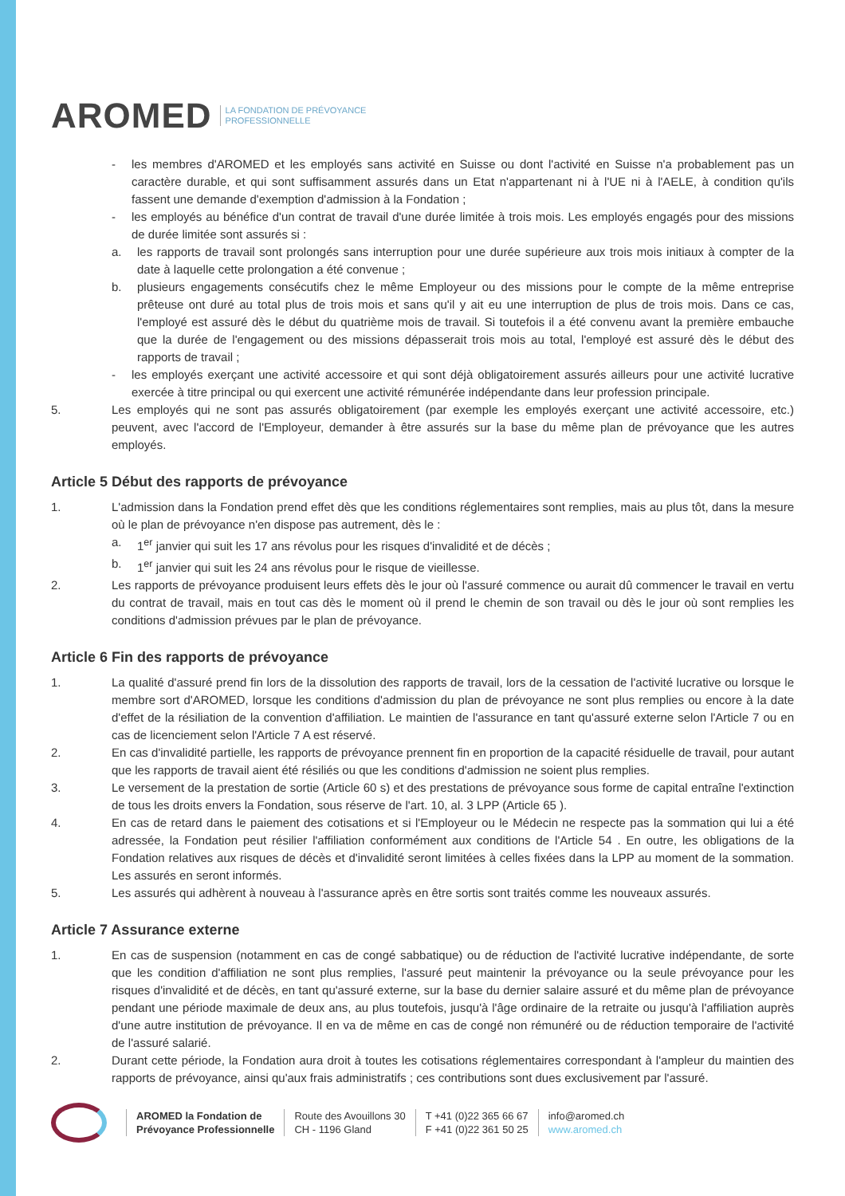AROMED LA FONDATION DE PRÉVOYANCE
PROFESSIONNELLE
- les membres d'AROMED et les employés sans activité en Suisse ou dont l'activité en Suisse n'a probablement pas un caractère durable, et qui sont suffisamment assurés dans un Etat n'appartenant ni à l'UE ni à l'AELE, à condition qu'ils fassent une demande d'exemption d'admission à la Fondation ;
- les employés au bénéfice d'un contrat de travail d'une durée limitée à trois mois. Les employés engagés pour des missions de durée limitée sont assurés si :
a. les rapports de travail sont prolongés sans interruption pour une durée supérieure aux trois mois initiaux à compter de la date à laquelle cette prolongation a été convenue ;
b. plusieurs engagements consécutifs chez le même Employeur ou des missions pour le compte de la même entreprise prêteuse ont duré au total plus de trois mois et sans qu'il y ait eu une interruption de plus de trois mois. Dans ce cas, l'employé est assuré dès le début du quatrième mois de travail. Si toutefois il a été convenu avant la première embauche que la durée de l'engagement ou des missions dépasserait trois mois au total, l'employé est assuré dès le début des rapports de travail ;
- les employés exerçant une activité accessoire et qui sont déjà obligatoirement assurés ailleurs pour une activité lucrative exercée à titre principal ou qui exercent une activité rémunérée indépendante dans leur profession principale.
5. Les employés qui ne sont pas assurés obligatoirement (par exemple les employés exerçant une activité accessoire, etc.) peuvent, avec l'accord de l'Employeur, demander à être assurés sur la base du même plan de prévoyance que les autres employés.
Article 5 Début des rapports de prévoyance
1. L'admission dans la Fondation prend effet dès que les conditions réglementaires sont remplies, mais au plus tôt, dans la mesure où le plan de prévoyance n'en dispose pas autrement, dès le :
a. 1<sup>er</sup> janvier qui suit les 17 ans révolus pour les risques d'invalidité et de décès ;
b. 1<sup>er</sup> janvier qui suit les 24 ans révolus pour le risque de vieillesse.
2. Les rapports de prévoyance produisent leurs effets dès le jour où l'assuré commence ou aurait dû commencer le travail en vertu du contrat de travail, mais en tout cas dès le moment où il prend le chemin de son travail ou dès le jour où sont remplies les conditions d'admission prévues par le plan de prévoyance.
Article 6 Fin des rapports de prévoyance
1. La qualité d'assuré prend fin lors de la dissolution des rapports de travail, lors de la cessation de l'activité lucrative ou lorsque le membre sort d'AROMED, lorsque les conditions d'admission du plan de prévoyance ne sont plus remplies ou encore à la date d'effet de la résiliation de la convention d'affiliation. Le maintien de l'assurance en tant qu'assuré externe selon l'Article 7 ou en cas de licenciement selon l'Article 7 A est réservé.
2. En cas d'invalidité partielle, les rapports de prévoyance prennent fin en proportion de la capacité résiduelle de travail, pour autant que les rapports de travail aient été résiliés ou que les conditions d'admission ne soient plus remplies.
3. Le versement de la prestation de sortie (Article 60 s) et des prestations de prévoyance sous forme de capital entraîne l'extinction de tous les droits envers la Fondation, sous réserve de l'art. 10, al. 3 LPP (Article 65 ).
4. En cas de retard dans le paiement des cotisations et si l'Employeur ou le Médecin ne respecte pas la sommation qui lui a été adressée, la Fondation peut résilier l'affiliation conformément aux conditions de l'Article 54 . En outre, les obligations de la Fondation relatives aux risques de décès et d'invalidité seront limitées à celles fixées dans la LPP au moment de la sommation. Les assurés en seront informés.
5. Les assurés qui adhèrent à nouveau à l'assurance après en être sortis sont traités comme les nouveaux assurés.
Article 7 Assurance externe
1. En cas de suspension (notamment en cas de congé sabbatique) ou de réduction de l'activité lucrative indépendante, de sorte que les condition d'affiliation ne sont plus remplies, l'assuré peut maintenir la prévoyance ou la seule prévoyance pour les risques d'invalidité et de décès, en tant qu'assuré externe, sur la base du dernier salaire assuré et du même plan de prévoyance pendant une période maximale de deux ans, au plus toutefois, jusqu'à l'âge ordinaire de la retraite ou jusqu'à l'affiliation auprès d'une autre institution de prévoyance. Il en va de même en cas de congé non rémunéré ou de réduction temporaire de l'activité de l'assuré salarié.
2. Durant cette période, la Fondation aura droit à toutes les cotisations réglementaires correspondant à l'ampleur du maintien des rapports de prévoyance, ainsi qu'aux frais administratifs ; ces contributions sont dues exclusivement par l'assuré.
AROMED la Fondation de
Prévoyance Professionnelle
Route des Avouillons 30
CH - 1196 Gland
T +41 (0)22 365 66 67
F +41 (0)22 361 50 25
info@aromed.ch
www.aromed.ch